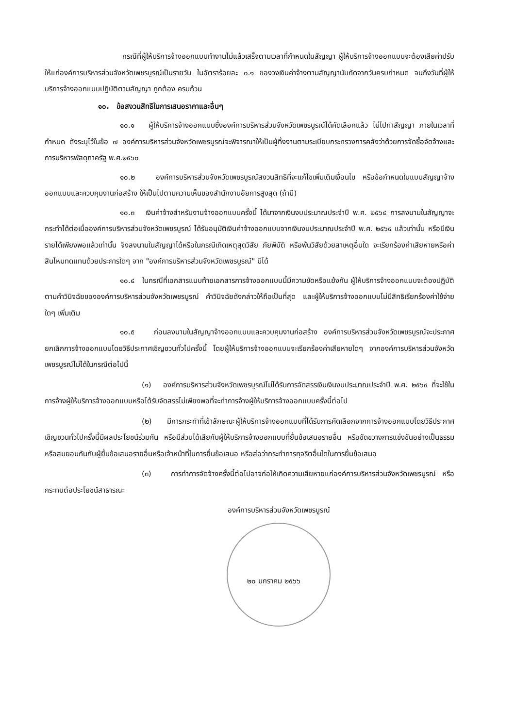กรณีที่ผู้ให้บริการจ้างออกแบบทำงานไม่แล้วเสร็จตามเวลาที่กำหนดในสัญญา ผู้ให้บริการจ้างออกแบบจะต้องเสียค่าปรับให้แก่องค์การบริหารส่วนจังหวัดเพชรบูรณ์เป็นรายวัน ในอัตราร้อยละ ๐.๑ ของวงเงินค่าจ้างตามสัญญานับถัดจากวันครบกำหนด จนถึงวันที่ผู้ให้บริการจ้างออกแบบปฏิบัติตามสัญญา ถูกต้อง ครบถ้วน
๑๐. ข้อสงวนสิทธิในการเสนอราคาและอื่นๆ
๑๐.๑ ผู้ให้บริการจ้างออกแบบซึ่งองค์การบริหารส่วนจังหวัดเพชรบูรณ์ได้คัดเลือกแล้ว ไม่ไปทำสัญญา ภายในเวลาที่กำหนด ดังระบุไว้ในข้อ ๗ องค์การบริหารส่วนจังหวัดเพชรบูรณ์จะพิจารณาให้เป็นผู้ทิ้งงานตามระเบียบกระทรวงการคลังว่าด้วยการจัดซื้อจัดจ้างและการบริหารพัสดุภาครัฐ พ.ศ.๒๕๖๐
๑๐.๒ องค์การบริหารส่วนจังหวัดเพชรบูรณ์สงวนสิทธิที่จะแก้ไขเพิ่มเติมเงื่อนไข หรือข้อกำหนดในแบบสัญญาจ้างออกแบบและควบคุมงานก่อสร้าง ให้เป็นไปตามความเห็นของสำนักงานอัยการสูงสุด (ถ้ามี)
๑๐.๓ เงินค่าจ้างสำหรับงานจ้างออกแบบครั้งนี้ ได้มาจากเงินงบประมาณประจำปี พ.ศ. ๒๕๖๔ การลงนามในสัญญาจะกระทำได้ต่อเมื่อองค์การบริหารส่วนจังหวัดเพชรบูรณ์ ได้รับอนุมัติเงินค่าจ้างออกแบบจากเงินงบประมาณประจำปี พ.ศ. ๒๕๖๔ แล้วเท่านั้น หรือมีเงินรายได้เพียงพอแล้วเท่านั้น จึงลงนามในสัญญาได้หรือในกรณีเกิดเหตุสุดวิสัย ภัยพิบัติ หรือพ้นวิสัยด้วยสาเหตุอื่นใด จะเรียกร้องค่าเสียหายหรือค่าสินไหมทดแทนด้วยประการใดๆ จาก "องค์การบริหารส่วนจังหวัดเพชรบูรณ์" มิได้
๑๐.๔ ในกรณีที่เอกสารแนบท้ายเอกสารการจ้างออกแบบนี้มีความขัดหรือแย้งกัน ผู้ให้บริการจ้างออกแบบจะต้องปฏิบัติตามคำวินิจฉัยขององค์การบริหารส่วนจังหวัดเพชรบูรณ์ คำวินิจฉัยดังกล่าวให้ถือเป็นที่สุด และผู้ให้บริการจ้างออกแบบไม่มีสิทธิเรียกร้องค่าใช้จ่ายใดๆ เพิ่มเติม
๑๐.๕ ก่อนลงนามในสัญญาจ้างออกแบบและควบคุมงานก่อสร้าง องค์การบริหารส่วนจังหวัดเพชรบูรณ์จะประกาศยกเลิกการจ้างออกแบบโดยวิธีประกาศเชิญชวนทั่วไปครั้งนี้ โดยผู้ให้บริการจ้างออกแบบจะเรียกร้องค่าเสียหายใดๆ จากองค์การบริหารส่วนจังหวัดเพชรบูรณ์ไม่ได้ในกรณีต่อไปนี้
(๑) องค์การบริหารส่วนจังหวัดเพชรบูรณ์ไม่ได้รับการจัดสรรเงินเงินงบประมาณประจำปี พ.ศ. ๒๕๖๔ ที่จะใช้ในการจ้างผู้ให้บริการจ้างออกแบบหรือได้รับจัดสรรไม่เพียงพอที่จะทำการจ้างผู้ให้บริการจ้างออกแบบครั้งนี้ต่อไป
(๒) มีการกระทำที่เข้าลักษณะผู้ให้บริการจ้างออกแบบที่ได้รับการคัดเลือกจากการจ้างออกแบบโดยวิธีประกาศเชิญชวนทั่วไปครั้งนี้มีผลประโยชน์ร่วมกัน หรือมีส่วนได้เสียกับผู้ให้บริการจ้างออกแบบที่ยื่นข้อเสนอรายอื่น หรือขัดขวางการแข่งขันอย่างเป็นธรรม หรือสมยอมกันกับผู้ยื่นข้อเสนอรายอื่นหรือเจ้าหน้าที่ในการยื่นข้อเสนอ หรือส่อว่ากระทำการทุจริตอื่นใดในการยื่นข้อเสนอ
(๓) การทำการจัดจ้างครั้งนี้ต่อไปอาจก่อให้เกิดความเสียหายแก่องค์การบริหารส่วนจังหวัดเพชรบูรณ์ หรือกระทบต่อประโยชน์สาธารณะ
องค์การบริหารส่วนจังหวัดเพชรบูรณ์
๒๐ มกราคม ๒๕๖๖